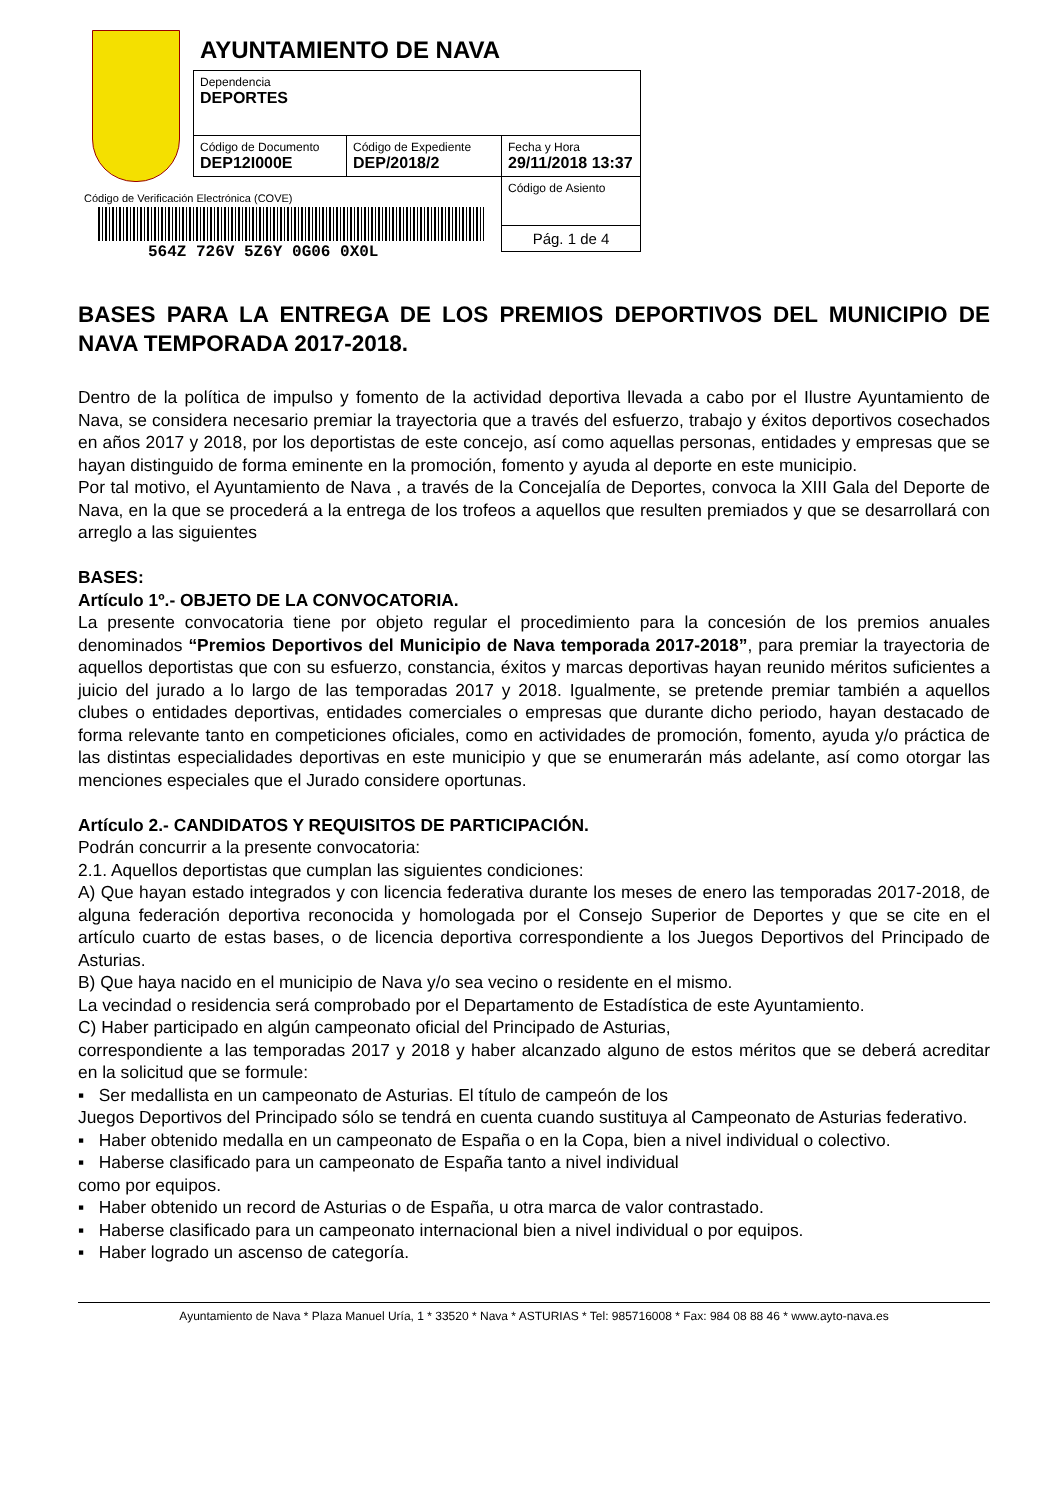AYUNTAMIENTO DE NAVA
| Dependencia DEPORTES | | |
| Código de Documento DEP12I000E | Código de Expediente DEP/2018/2 | Fecha y Hora 29/11/2018 13:37 |
| | | Código de Asiento |
| | | Pág. 1 de 4 |
Código de Verificación Electrónica (COVE)
564Z 726V 5Z6Y 0G06 0X0L
BASES PARA LA ENTREGA DE LOS PREMIOS DEPORTIVOS DEL MUNICIPIO DE NAVA TEMPORADA 2017-2018.
Dentro de la política de impulso y fomento de la actividad deportiva llevada a cabo por el Ilustre Ayuntamiento de Nava, se considera necesario premiar la trayectoria que a través del esfuerzo, trabajo y éxitos deportivos cosechados en años 2017 y 2018, por los deportistas de este concejo, así como aquellas personas, entidades y empresas que se hayan distinguido de forma eminente en la promoción, fomento y ayuda al deporte en este municipio.
Por tal motivo, el Ayuntamiento de Nava , a través de la Concejalía de Deportes, convoca la XIII Gala del Deporte de Nava, en la que se procederá a la entrega de los trofeos a aquellos que resulten premiados y que se desarrollará con arreglo a las siguientes
BASES:
Artículo 1º.- OBJETO DE LA CONVOCATORIA.
La presente convocatoria tiene por objeto regular el procedimiento para la concesión de los premios anuales denominados “Premios Deportivos del Municipio de Nava temporada 2017-2018”, para premiar la trayectoria de aquellos deportistas que con su esfuerzo, constancia, éxitos y marcas deportivas hayan reunido méritos suficientes a juicio del jurado a lo largo de las temporadas 2017 y 2018. Igualmente, se pretende premiar también a aquellos clubes o entidades deportivas, entidades comerciales o empresas que durante dicho periodo, hayan destacado de forma relevante tanto en competiciones oficiales, como en actividades de promoción, fomento, ayuda y/o práctica de las distintas especialidades deportivas en este municipio y que se enumerarán más adelante, así como otorgar las menciones especiales que el Jurado considere oportunas.
Artículo 2.- CANDIDATOS Y REQUISITOS DE PARTICIPACIÓN.
Podrán concurrir a la presente convocatoria:
2.1. Aquellos deportistas que cumplan las siguientes condiciones:
A) Que hayan estado integrados y con licencia federativa durante los meses de enero las temporadas 2017-2018, de alguna federación deportiva reconocida y homologada por el Consejo Superior de Deportes y que se cite en el artículo cuarto de estas bases, o de licencia deportiva correspondiente a los Juegos Deportivos del Principado de Asturias.
B) Que haya nacido en el municipio de Nava y/o sea vecino o residente en el mismo.
La vecindad o residencia será comprobado por el Departamento de Estadística de este Ayuntamiento.
C) Haber participado en algún campeonato oficial del Principado de Asturias,
correspondiente a las temporadas 2017 y 2018 y haber alcanzado alguno de estos méritos que se deberá acreditar en la solicitud que se formule:
▪ Ser medallista en un campeonato de Asturias. El título de campeón de los
Juegos Deportivos del Principado sólo se tendrá en cuenta cuando sustituya al Campeonato de Asturias federativo.
▪ Haber obtenido medalla en un campeonato de España o en la Copa, bien a nivel individual o colectivo.
▪ Haberse clasificado para un campeonato de España tanto a nivel individual
como por equipos.
▪ Haber obtenido un record de Asturias o de España, u otra marca de valor contrastado.
▪ Haberse clasificado para un campeonato internacional bien a nivel individual o por equipos.
▪ Haber logrado un ascenso de categoría.
Ayuntamiento de Nava * Plaza Manuel Uría, 1 * 33520 * Nava * ASTURIAS * Tel: 985716008 * Fax: 984 08 88 46 * www.ayto-nava.es